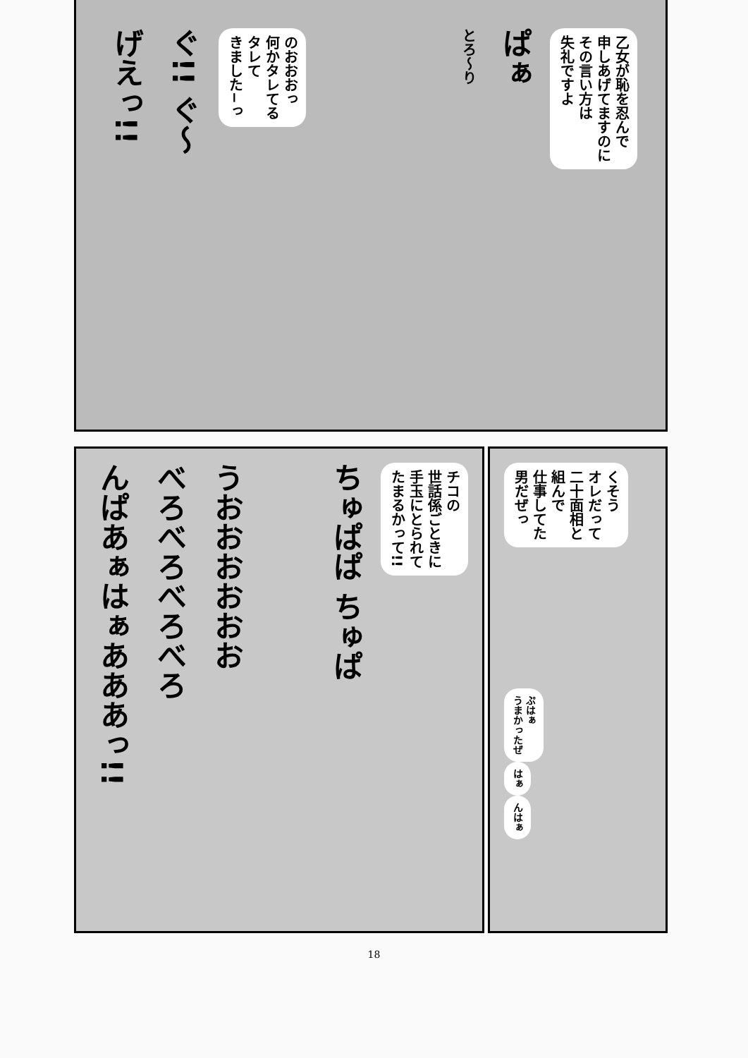のおおおっ
何かタレてる
タレて
きました−っ
ぐ!! ぐ〜
げえっ!!
乙女が恥を忍んで
申しあげてますのに
その言い方は
失礼ですよ
ぱぁ
とろ〜り
うおおおおおお
べろべろべろべろ
んぱあぁはぁあああっ!!
チコの
世話係ごときに
手玉にとられて
たまるかって!!
ちゅぱぱ ちゅぱ
くそう
オレだって
二十面相と
組んで
仕事してた
男だぜっ
ぷはぁ
うまかったぜ
はぁ
んはぁ
18